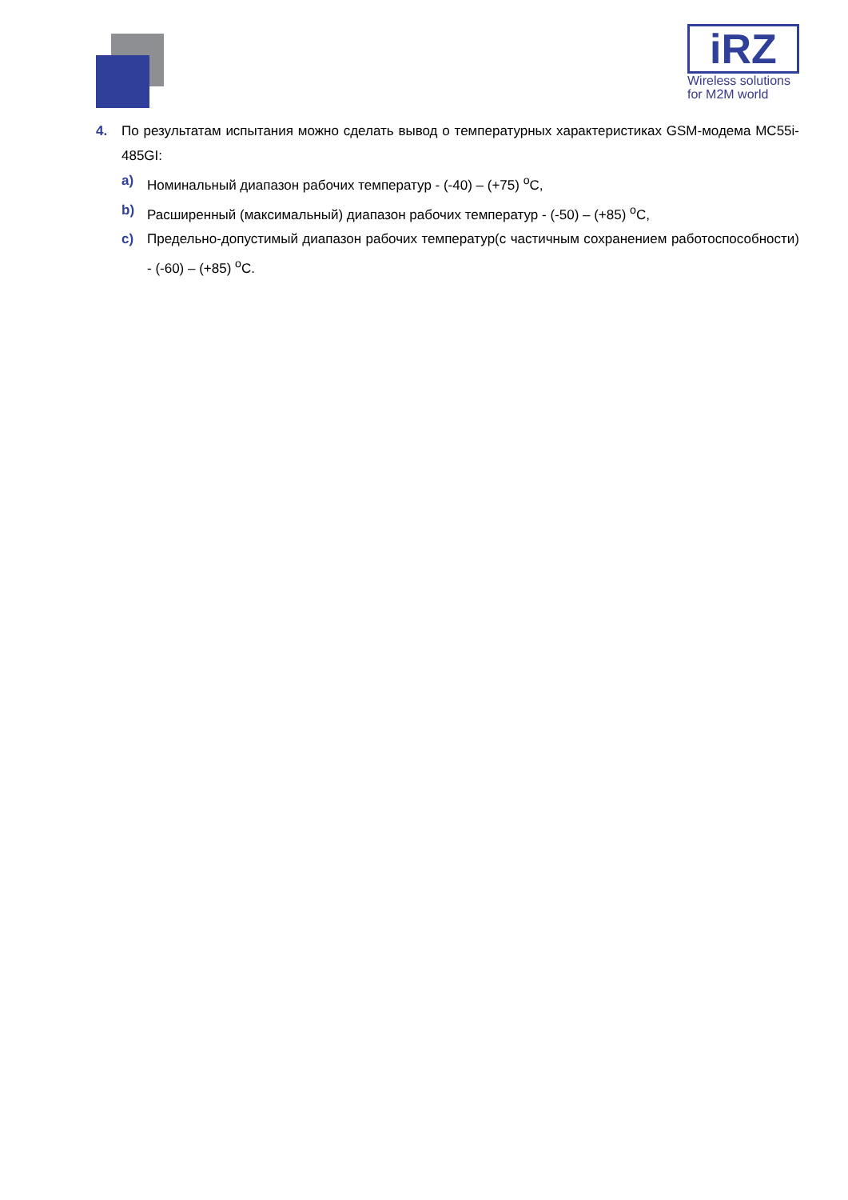iRZ
Wireless solutions
for M2M world
4. По результатам испытания можно сделать вывод о температурных характеристиках GSM-модема MC55i-485GI:
a) Номинальный диапазон рабочих температур - (-40) – (+75) <sup>o</sup>C,
b) Расширенный (максимальный) диапазон рабочих температур - (-50) – (+85) <sup>o</sup>C,
c) Предельно-допустимый диапазон рабочих температур(с частичным сохранением работоспособности) - (-60) – (+85) <sup>o</sup>C.